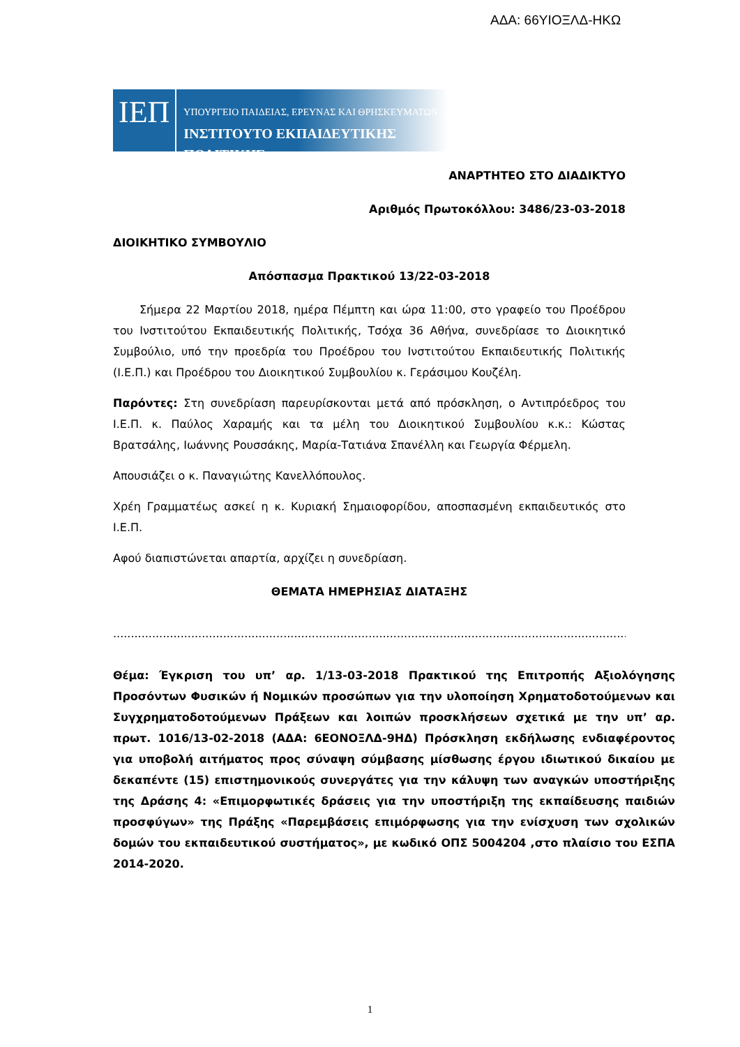ΑΔΑ: 66ΥΙΟΞΛΔ-ΗΚΩ
ΙΕΠ
ΥΠΟΥΡΓΕΙΟ ΠΑΙΔΕΙΑΣ, ΕΡΕΥΝΑΣ ΚΑΙ ΘΡΗΣΚΕΥΜΑΤΩΝ
ΙΝΣΤΙΤΟΥΤΟ ΕΚΠΑΙΔΕΥΤΙΚΗΣ ΠΟΛΙΤΙΚΗΣ
ΑΝΑΡΤΗΤΕΟ ΣΤΟ ΔΙΑΔΙΚΤΥΟ
Αριθμός Πρωτοκόλλου: 3486/23-03-2018
ΔΙΟΙΚΗΤΙΚΟ ΣΥΜΒΟΥΛΙΟ
Απόσπασμα Πρακτικού 13/22-03-2018
Σήμερα 22 Μαρτίου 2018, ημέρα Πέμπτη και ώρα 11:00, στο γραφείο του Προέδρου του Ινστιτούτου Εκπαιδευτικής Πολιτικής, Τσόχα 36 Αθήνα, συνεδρίασε το Διοικητικό Συμβούλιο, υπό την προεδρία του Προέδρου του Ινστιτούτου Εκπαιδευτικής Πολιτικής (Ι.Ε.Π.) και Προέδρου του Διοικητικού Συμβουλίου κ. Γεράσιμου Κουζέλη.
Παρόντες: Στη συνεδρίαση παρευρίσκονται μετά από πρόσκληση, ο Αντιπρόεδρος του Ι.Ε.Π. κ. Παύλος Χαραμής και τα μέλη του Διοικητικού Συμβουλίου κ.κ.: Κώστας Βρατσάλης, Ιωάννης Ρουσσάκης, Μαρία-Τατιάνα Σπανέλλη και Γεωργία Φέρμελη.
Απουσιάζει ο κ. Παναγιώτης Κανελλόπουλος.
Χρέη Γραμματέως ασκεί η κ. Κυριακή Σημαιοφορίδου, αποσπασμένη εκπαιδευτικός στο Ι.Ε.Π.
Αφού διαπιστώνεται απαρτία, αρχίζει η συνεδρίαση.
ΘΕΜΑΤΑ ΗΜΕΡΗΣΙΑΣ ΔΙΑΤΑΞΗΣ
............................................................................................................................................................
Θέμα: Έγκριση του υπ’ αρ. 1/13-03-2018 Πρακτικού της Επιτροπής Αξιολόγησης Προσόντων Φυσικών ή Νομικών προσώπων για την υλοποίηση Χρηματοδοτούμενων και Συγχρηματοδοτούμενων Πράξεων και λοιπών προσκλήσεων σχετικά με την υπ’ αρ. πρωτ. 1016/13-02-2018 (ΑΔΑ: 6ΕΟΝΟΞΛΔ-9ΗΔ) Πρόσκληση εκδήλωσης ενδιαφέροντος για υποβολή αιτήματος προς σύναψη σύμβασης μίσθωσης έργου ιδιωτικού δικαίου με δεκαπέντε (15) επιστημονικούς συνεργάτες για την κάλυψη των αναγκών υποστήριξης της Δράσης 4: «Επιμορφωτικές δράσεις για την υποστήριξη της εκπαίδευσης παιδιών προσφύγων» της Πράξης «Παρεμβάσεις επιμόρφωσης για την ενίσχυση των σχολικών δομών του εκπαιδευτικού συστήματος», με κωδικό ΟΠΣ 5004204 ,στο πλαίσιο του ΕΣΠΑ 2014-2020.
1